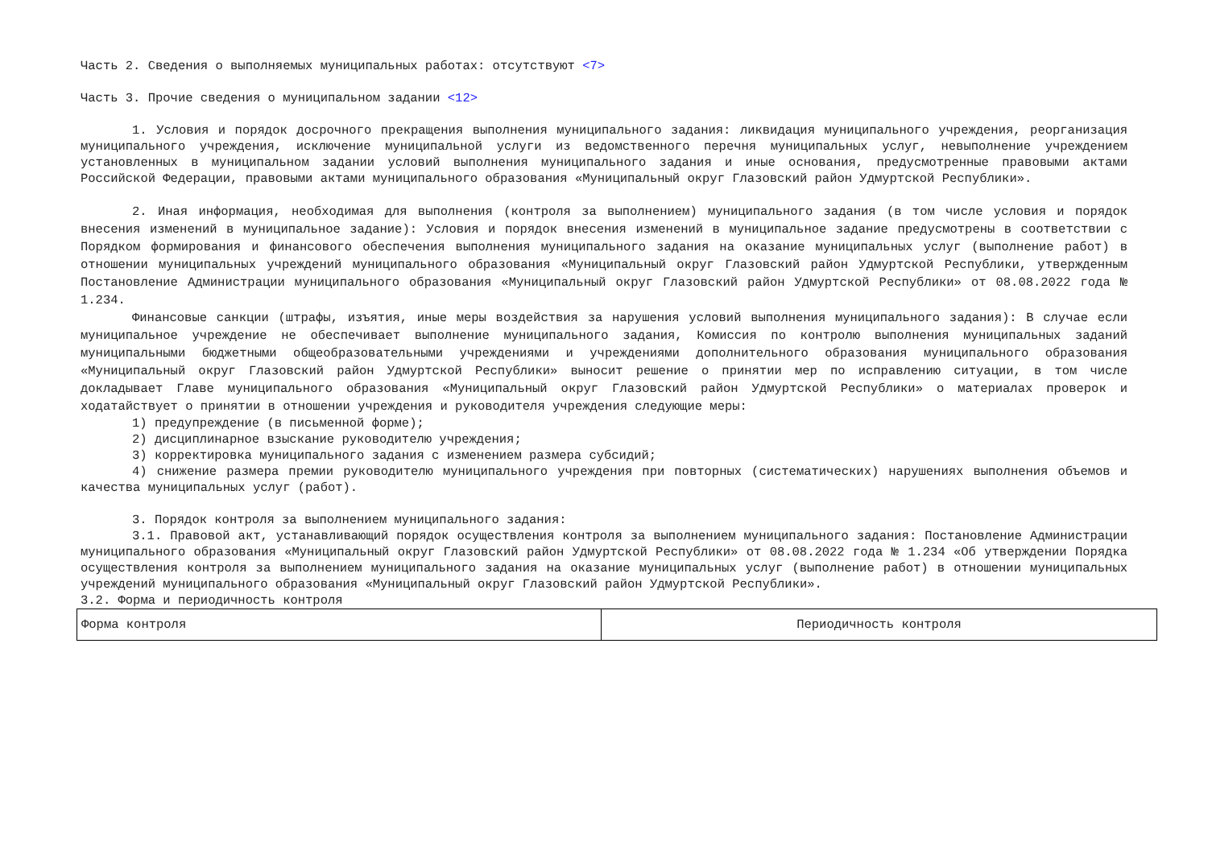Часть 2. Сведения о выполняемых муниципальных работах: отсутствуют <7>
Часть 3. Прочие сведения о муниципальном задании <12>
1. Условия и порядок досрочного прекращения выполнения муниципального задания: ликвидация муниципального учреждения, реорганизация муниципального учреждения, исключение муниципальной услуги из ведомственного перечня муниципальных услуг, невыполнение учреждением установленных в муниципальном задании условий выполнения муниципального задания и иные основания, предусмотренные правовыми актами Российской Федерации, правовыми актами муниципального образования «Муниципальный округ Глазовский район Удмуртской Республики».
2. Иная информация, необходимая для выполнения (контроля за выполнением) муниципального задания (в том числе условия и порядок внесения изменений в муниципальное задание): Условия и порядок внесения изменений в муниципальное задание предусмотрены в соответствии с Порядком формирования и финансового обеспечения выполнения муниципального задания на оказание муниципальных услуг (выполнение работ) в отношении муниципальных учреждений муниципального образования «Муниципальный округ Глазовский район Удмуртской Республики, утвержденным Постановление Администрации муниципального образования «Муниципальный округ Глазовский район Удмуртской Республики» от 08.08.2022 года № 1.234.
Финансовые санкции (штрафы, изъятия, иные меры воздействия за нарушения условий выполнения муниципального задания): В случае если муниципальное учреждение не обеспечивает выполнение муниципального задания, Комиссия по контролю выполнения муниципальных заданий муниципальными бюджетными общеобразовательными учреждениями и учреждениями дополнительного образования муниципального образования «Муниципальный округ Глазовский район Удмуртской Республики» выносит решение о принятии мер по исправлению ситуации, в том числе докладывает Главе муниципального образования «Муниципальный округ Глазовский район Удмуртской Республики» о материалах проверок и ходатайствует о принятии в отношении учреждения и руководителя учреждения следующие меры:
1) предупреждение (в письменной форме);
2) дисциплинарное взыскание руководителю учреждения;
3) корректировка муниципального задания с изменением размера субсидий;
4) снижение размера премии руководителю муниципального учреждения при повторных (систематических) нарушениях выполнения объемов и качества муниципальных услуг (работ).
3. Порядок контроля за выполнением муниципального задания:
3.1. Правовой акт, устанавливающий порядок осуществления контроля за выполнением муниципального задания: Постановление Администрации муниципального образования «Муниципальный округ Глазовский район Удмуртской Республики» от 08.08.2022 года № 1.234 «Об утверждении Порядка осуществления контроля за выполнением муниципального задания на оказание муниципальных услуг (выполнение работ) в отношении муниципальных учреждений муниципального образования «Муниципальный округ Глазовский район Удмуртской Республики».
3.2. Форма и периодичность контроля
| Форма контроля | Периодичность контроля |